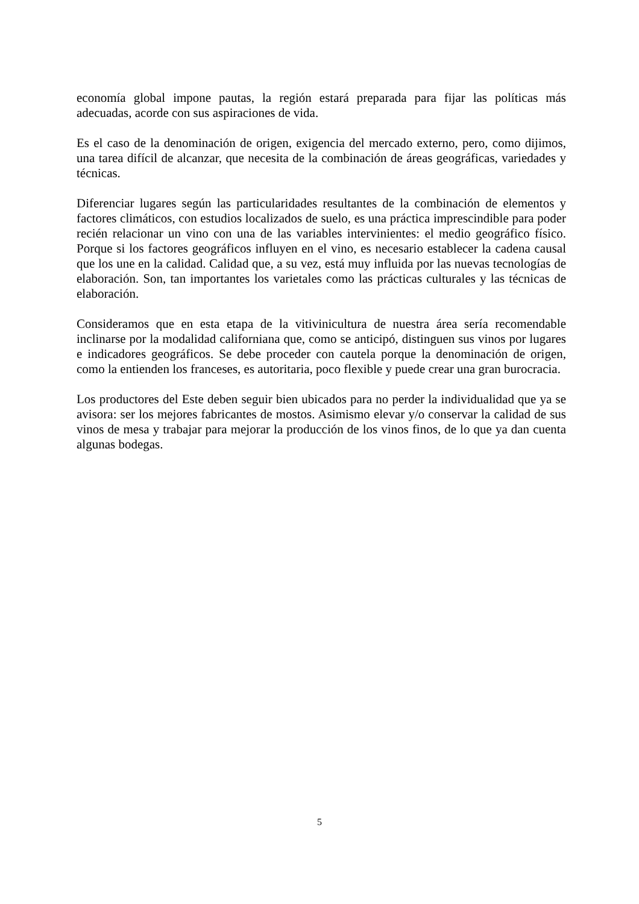economía global impone pautas, la región estará preparada para fijar las políticas más adecuadas, acorde con sus aspiraciones de vida.
Es el caso de la denominación de origen, exigencia del mercado externo, pero, como dijimos, una tarea difícil de alcanzar, que necesita de la combinación de áreas geográficas, variedades y técnicas.
Diferenciar lugares según las particularidades resultantes de la combinación de elementos y factores climáticos, con estudios localizados de suelo, es una práctica imprescindible para poder recién relacionar un vino con una de las variables intervinientes: el medio geográfico físico. Porque si los factores geográficos influyen en el vino, es necesario establecer la cadena causal que los une en la calidad. Calidad que, a su vez, está muy influida por las nuevas tecnologías de elaboración. Son, tan importantes los varietales como las prácticas culturales y las técnicas de elaboración.
Consideramos que en esta etapa de la vitivinicultura de nuestra área sería recomendable inclinarse por la modalidad californiana que, como se anticipó, distinguen sus vinos por lugares e indicadores geográficos. Se debe proceder con cautela porque la denominación de origen, como la entienden los franceses, es autoritaria, poco flexible y puede crear una gran burocracia.
Los productores del Este deben seguir bien ubicados para no perder la individualidad que ya se avisora: ser los mejores fabricantes de mostos. Asimismo elevar y/o conservar la calidad de sus vinos de mesa y trabajar para mejorar la producción de los vinos finos, de lo que ya dan cuenta algunas bodegas.
5